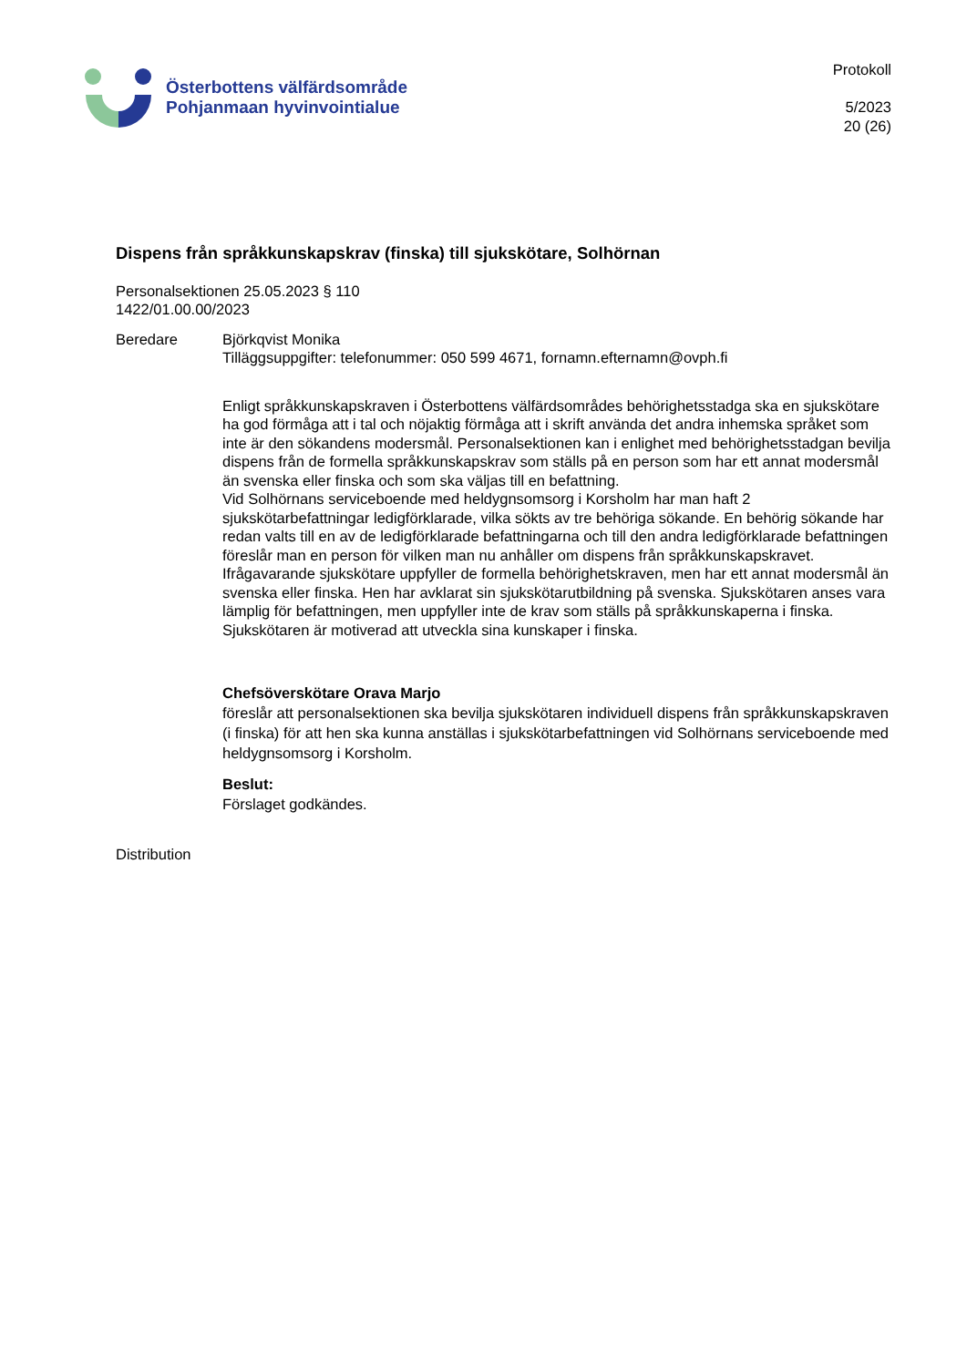Österbottens välfärdsområde
Pohjanmaan hyvinvointialue
Protokoll
5/2023
20 (26)
Dispens från språkkunskapskrav (finska) till sjukskötare, Solhörnan
Personalsektionen 25.05.2023 § 110
1422/01.00.00/2023
Beredare Björkqvist Monika
Tilläggsuppgifter: telefonummer: 050 599 4671, fornamn.efternamn@ovph.fi
Enligt språkkunskapskraven i Österbottens välfärdsområdes behörighetsstadga ska en sjukskötare ha god förmåga att i tal och nöjaktig förmåga att i skrift använda det andra inhemska språket som inte är den sökandens modersmål. Personalsektionen kan i enlighet med behörighetsstadgan bevilja dispens från de formella språkkunskapskrav som ställs på en person som har ett annat modersmål än svenska eller finska och som ska väljas till en befattning.
Vid Solhörnans serviceboende med heldygnsomsorg i Korsholm har man haft 2 sjukskötarbefattningar ledigförklarade, vilka sökts av tre behöriga sökande. En behörig sökande har redan valts till en av de ledigförklarade befattningarna och till den andra ledigförklarade befattningen föreslår man en person för vilken man nu anhåller om dispens från språkkunskapskravet.
Ifrågavarande sjukskötare uppfyller de formella behörighetskraven, men har ett annat modersmål än svenska eller finska. Hen har avklarat sin sjukskötarutbildning på svenska. Sjukskötaren anses vara lämplig för befattningen, men uppfyller inte de krav som ställs på språkkunskaperna i finska. Sjukskötaren är motiverad att utveckla sina kunskaper i finska.
Chefsöverskötare Orava Marjo
föreslår att personalsektionen ska bevilja sjukskötaren individuell dispens från språkkunskapskraven (i finska) för att hen ska kunna anställas i sjukskötarbefattningen vid Solhörnans serviceboende med heldygnsomsorg i Korsholm.
Beslut:
Förslaget godkändes.
Distribution